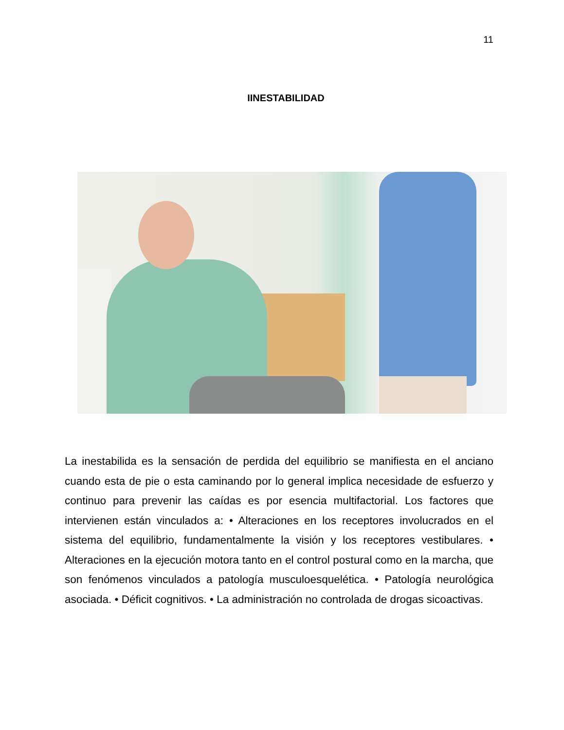11
IINESTABILIDAD
La inestabilida es la sensación de perdida del equilibrio se manifiesta en el anciano cuando esta de pie o esta caminando por lo general implica necesidade de esfuerzo y continuo para prevenir las caídas es por esencia multifactorial. Los factores que intervienen están vinculados a: • Alteraciones en los receptores involucrados en el sistema del equilibrio, fundamentalmente la visión y los receptores vestibulares. • Alteraciones en la ejecución motora tanto en el control postural como en la marcha, que son fenómenos vinculados a patología musculoesquelética. • Patología neurológica asociada. • Déficit cognitivos. • La administración no controlada de drogas sicoactivas.